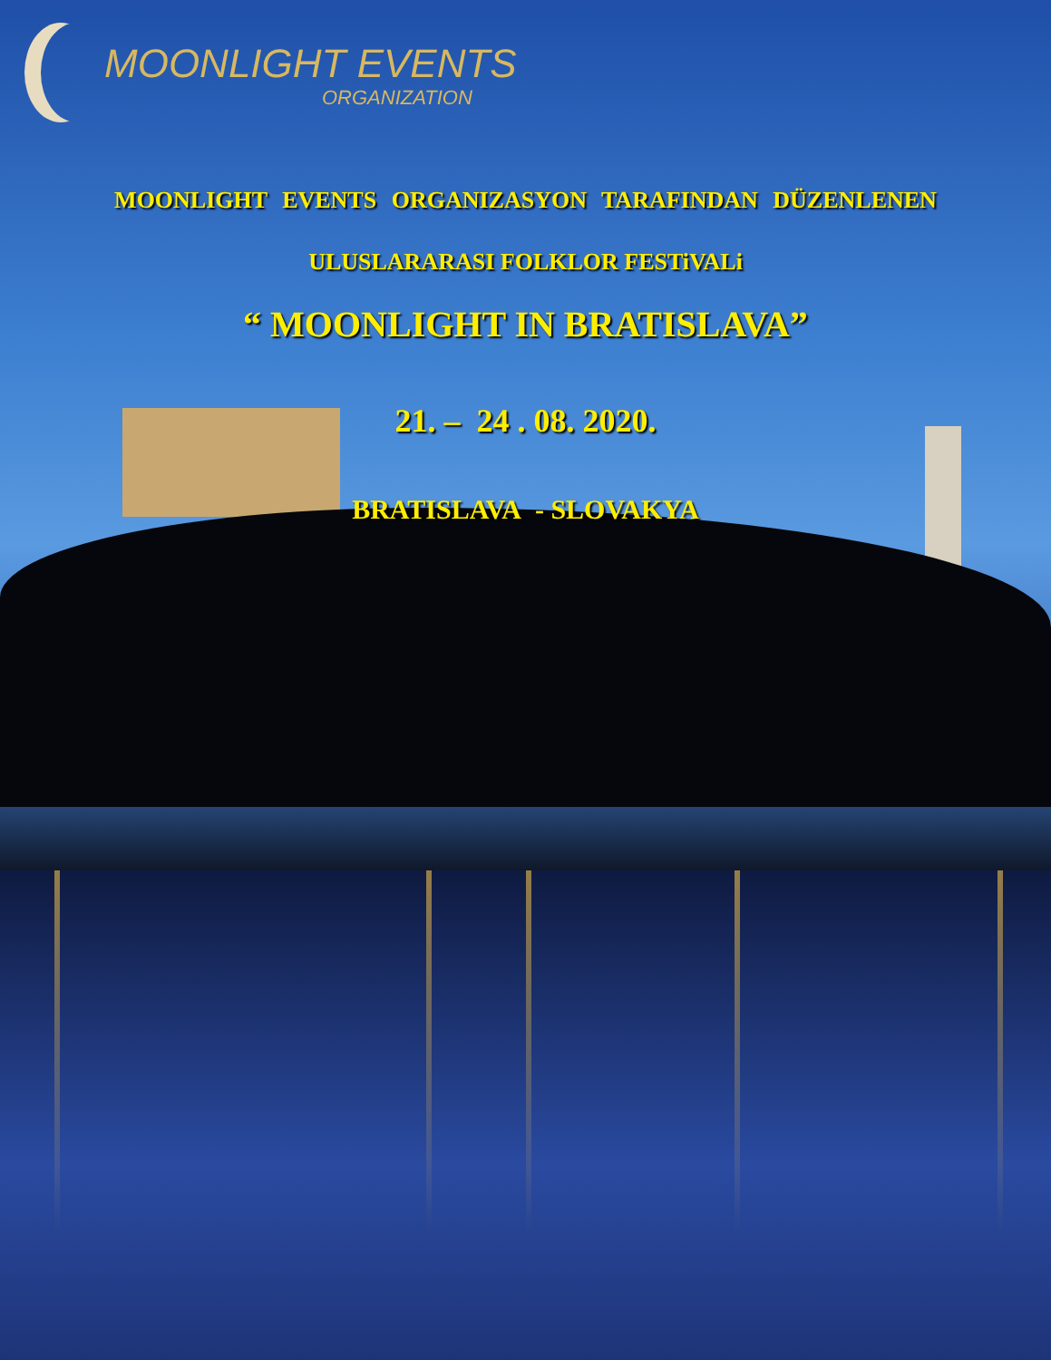MOONLIGHT EVENTS
ORGANIZATION
MOONLIGHT EVENTS ORGANIZASYON TARAFINDAN DÜZENLENEN
ULUSLARARASI FOLKLOR FESTiVALi
“ MOONLIGHT IN BRATISLAVA”
21. – 24 . 08. 2020.
BRATISLAVA - SLOVAKYA